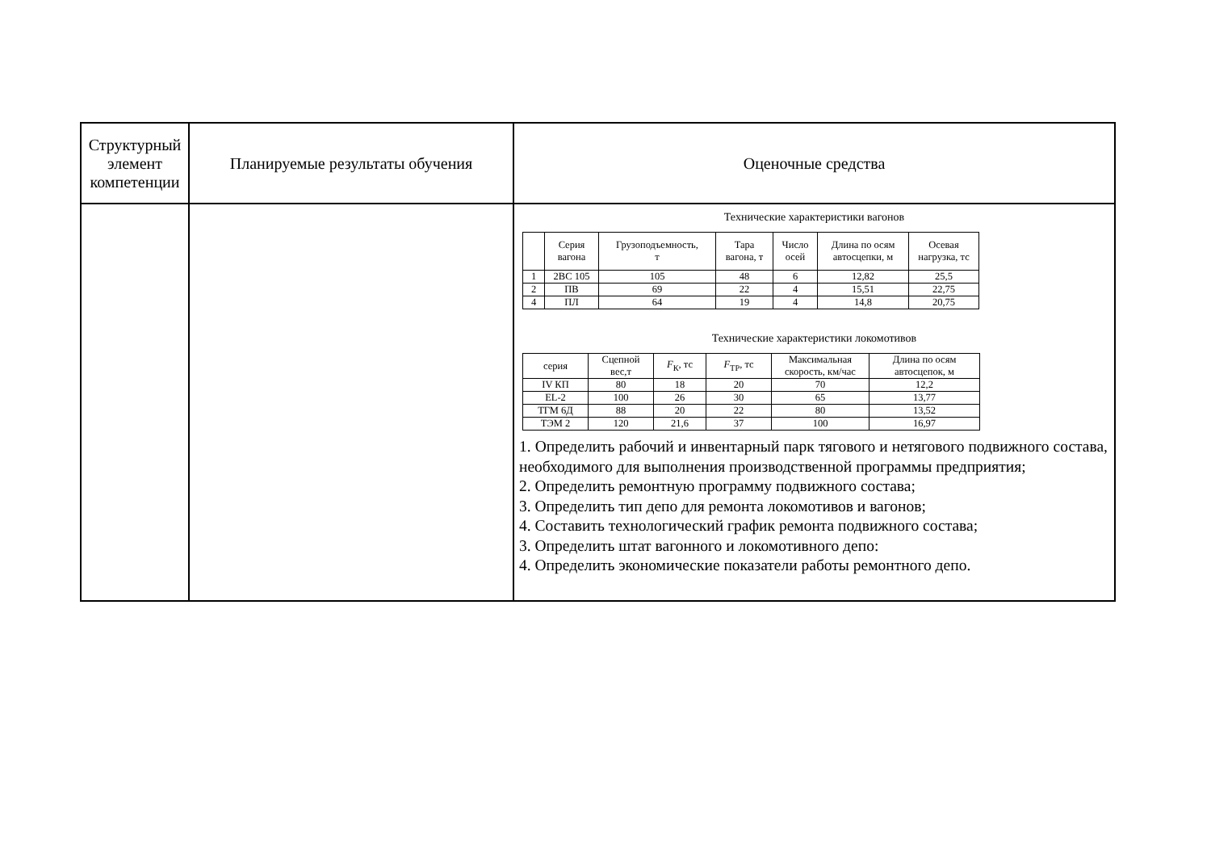| Структурный элемент компетенции | Планируемые результаты обучения | Оценочные средства |
| | | Технические характеристики вагонов / / Серия вагона / Грузоподъемность, т / Тара вагона, т / Число осей / Длина по осям автосцепки, м / Осевая нагрузка, тс / / --- / --- / --- / --- / --- / --- / --- / / 1 / 2ВС 105 / 105 / 48 / 6 / 12,82 / 25,5 / / 2 / ПВ / 69 / 22 / 4 / 15,51 / 22,75 / / 4 / ПЛ / 64 / 19 / 4 / 14,8 / 20,75 / Технические характеристики локомотивов / серия / Сцепной вес,т / F<sub>К</sub>, тс / F<sub>ТР</sub>, тс / Максимальная скорость, км/час / Длина по осям автосцепок, м / / --- / --- / --- / --- / --- / --- / / IV КП / 80 / 18 / 20 / 70 / 12,2 / / EL-2 / 100 / 26 / 30 / 65 / 13,77 / / ТГМ 6Д / 88 / 20 / 22 / 80 / 13,52 / / ТЭМ 2 / 120 / 21,6 / 37 / 100 / 16,97 / 1. Определить рабочий и инвентарный парк тягового и нетягового подвижного состава, необходимого для выполнения производственной программы предприятия; 2. Определить ремонтную программу подвижного состава; 3. Определить тип депо для ремонта локомотивов и вагонов; 4. Составить технологический график ремонта подвижного состава; 3. Определить штат вагонного и локомотивного депо: 4. Определить экономические показатели работы ремонтного депо. |